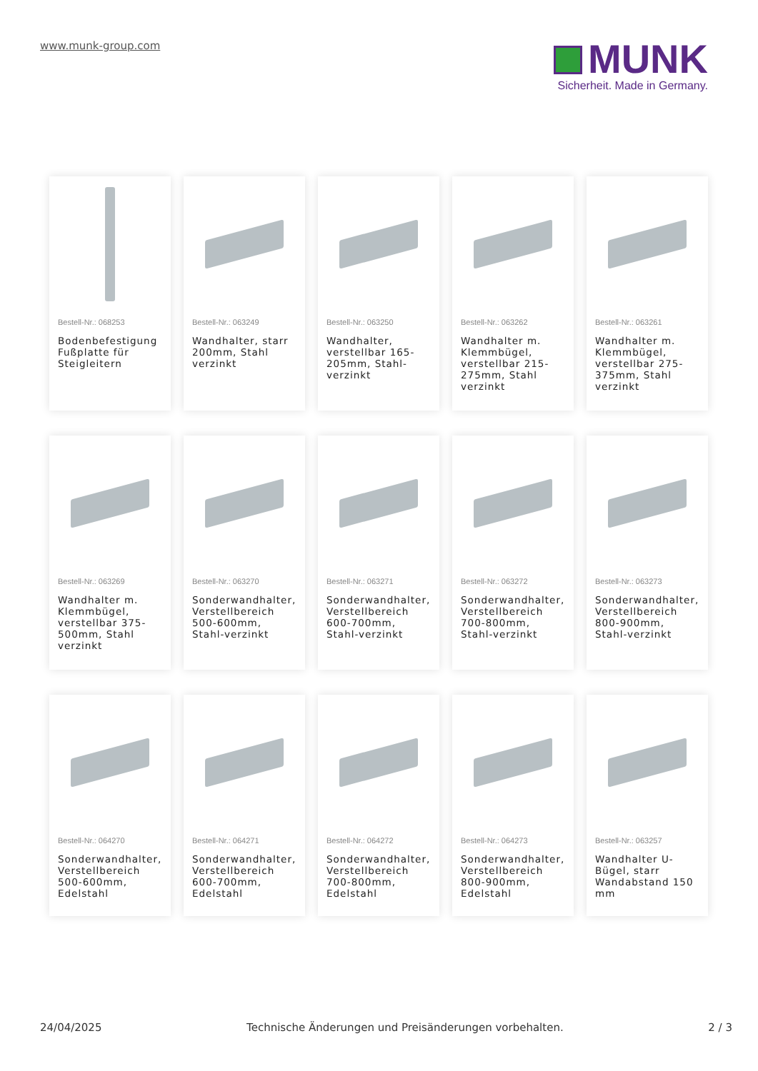www.munk-group.com
MUNK
Sicherheit. Made in Germany.
Bestell-Nr.: 068253
Bodenbefestigung Fußplatte für Steigleitern
Bestell-Nr.: 063249
Wandhalter, starr 200mm, Stahl verzinkt
Bestell-Nr.: 063250
Wandhalter, verstellbar 165-205mm, Stahl-verzinkt
Bestell-Nr.: 063262
Wandhalter m. Klemmbügel, verstellbar 215-275mm, Stahl verzinkt
Bestell-Nr.: 063261
Wandhalter m. Klemmbügel, verstellbar 275-375mm, Stahl verzinkt
Bestell-Nr.: 063269
Wandhalter m. Klemmbügel, verstellbar 375-500mm, Stahl verzinkt
Bestell-Nr.: 063270
Sonderwandhalter, Verstellbereich 500-600mm, Stahl-verzinkt
Bestell-Nr.: 063271
Sonderwandhalter, Verstellbereich 600-700mm, Stahl-verzinkt
Bestell-Nr.: 063272
Sonderwandhalter, Verstellbereich 700-800mm, Stahl-verzinkt
Bestell-Nr.: 063273
Sonderwandhalter, Verstellbereich 800-900mm, Stahl-verzinkt
Bestell-Nr.: 064270
Sonderwandhalter, Verstellbereich 500-600mm, Edelstahl
Bestell-Nr.: 064271
Sonderwandhalter, Verstellbereich 600-700mm, Edelstahl
Bestell-Nr.: 064272
Sonderwandhalter, Verstellbereich 700-800mm, Edelstahl
Bestell-Nr.: 064273
Sonderwandhalter, Verstellbereich 800-900mm, Edelstahl
Bestell-Nr.: 063257
Wandhalter U-Bügel, starr Wandabstand 150 mm
24/04/2025 Technische Änderungen und Preisänderungen vorbehalten. 2 / 3